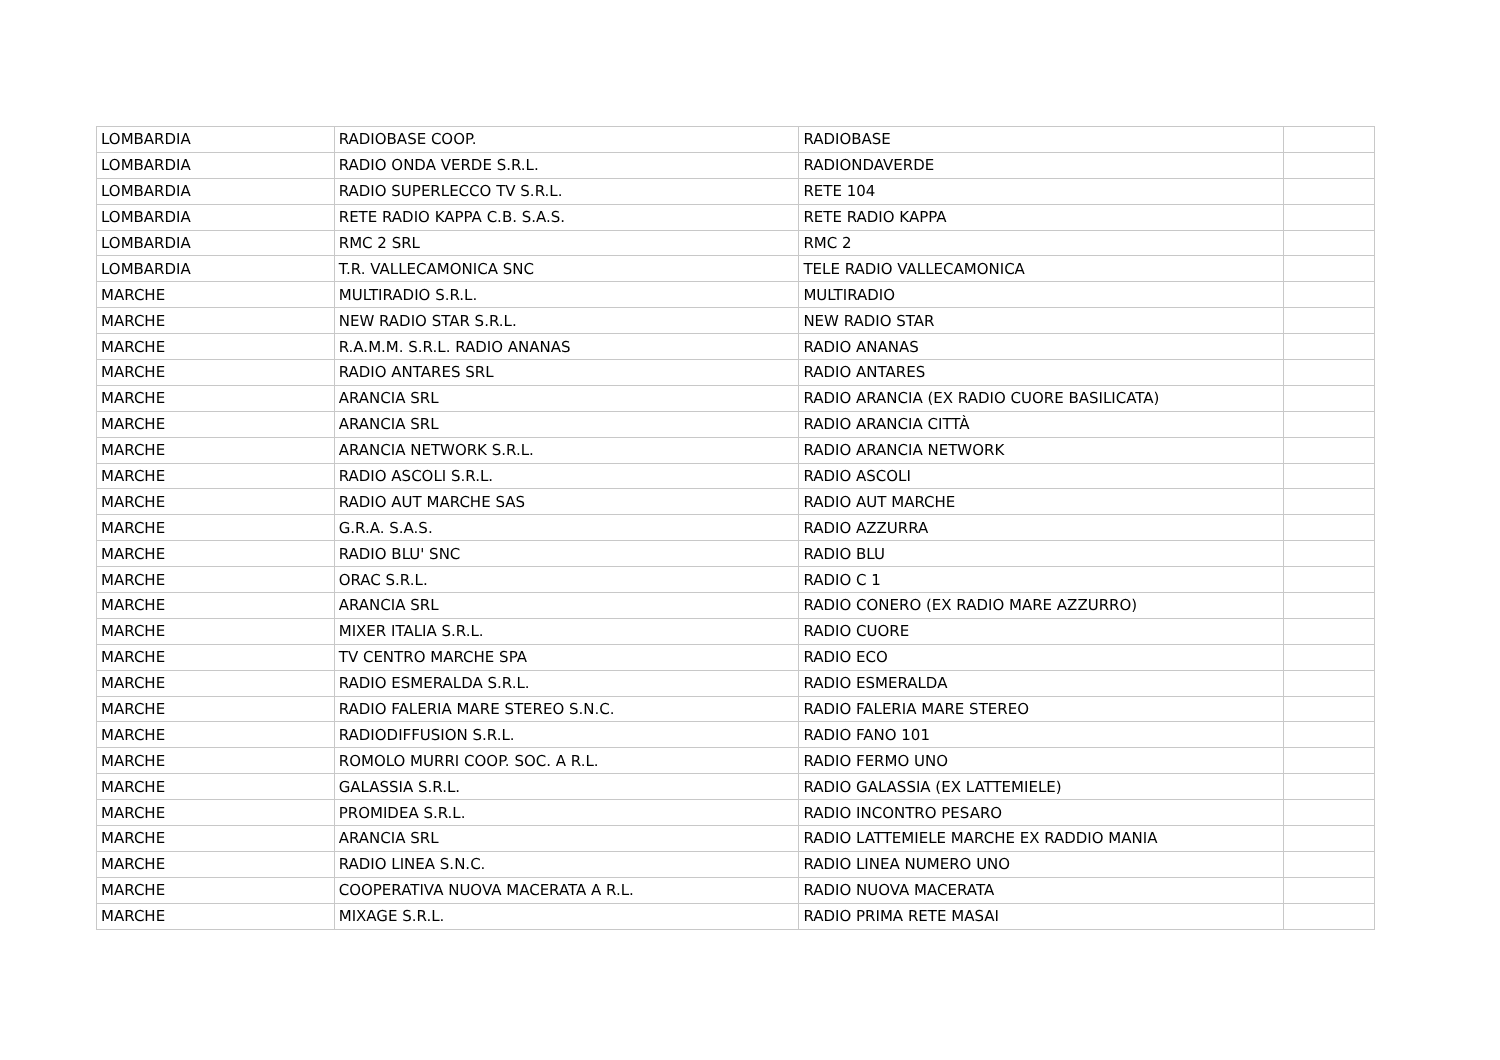| LOMBARDIA | RADIOBASE COOP. | RADIOBASE | |
| LOMBARDIA | RADIO ONDA VERDE S.R.L. | RADIONDAVERDE | |
| LOMBARDIA | RADIO SUPERLECCO TV S.R.L. | RETE 104 | |
| LOMBARDIA | RETE RADIO KAPPA C.B. S.A.S. | RETE RADIO KAPPA | |
| LOMBARDIA | RMC 2 SRL | RMC 2 | |
| LOMBARDIA | T.R. VALLECAMONICA SNC | TELE RADIO VALLECAMONICA | |
| MARCHE | MULTIRADIO S.R.L. | MULTIRADIO | |
| MARCHE | NEW RADIO STAR S.R.L. | NEW RADIO STAR | |
| MARCHE | R.A.M.M. S.R.L. RADIO ANANAS | RADIO ANANAS | |
| MARCHE | RADIO ANTARES SRL | RADIO ANTARES | |
| MARCHE | ARANCIA SRL | RADIO ARANCIA (EX RADIO CUORE BASILICATA) | |
| MARCHE | ARANCIA SRL | RADIO ARANCIA CITTÀ | |
| MARCHE | ARANCIA NETWORK S.R.L. | RADIO ARANCIA NETWORK | |
| MARCHE | RADIO ASCOLI S.R.L. | RADIO ASCOLI | |
| MARCHE | RADIO AUT MARCHE SAS | RADIO AUT MARCHE | |
| MARCHE | G.R.A. S.A.S. | RADIO AZZURRA | |
| MARCHE | RADIO BLU' SNC | RADIO BLU | |
| MARCHE | ORAC S.R.L. | RADIO C 1 | |
| MARCHE | ARANCIA SRL | RADIO CONERO (EX RADIO MARE AZZURRO) | |
| MARCHE | MIXER ITALIA S.R.L. | RADIO CUORE | |
| MARCHE | TV CENTRO MARCHE SPA | RADIO ECO | |
| MARCHE | RADIO ESMERALDA S.R.L. | RADIO ESMERALDA | |
| MARCHE | RADIO FALERIA MARE STEREO S.N.C. | RADIO FALERIA MARE STEREO | |
| MARCHE | RADIODIFFUSION S.R.L. | RADIO FANO 101 | |
| MARCHE | ROMOLO MURRI COOP. SOC. A R.L. | RADIO FERMO UNO | |
| MARCHE | GALASSIA S.R.L. | RADIO GALASSIA (EX LATTEMIELE) | |
| MARCHE | PROMIDEA S.R.L. | RADIO INCONTRO PESARO | |
| MARCHE | ARANCIA SRL | RADIO LATTEMIELE MARCHE EX RADDIO MANIA | |
| MARCHE | RADIO LINEA S.N.C. | RADIO LINEA NUMERO UNO | |
| MARCHE | COOPERATIVA NUOVA MACERATA A R.L. | RADIO NUOVA MACERATA | |
| MARCHE | MIXAGE S.R.L. | RADIO PRIMA RETE MASAI | |